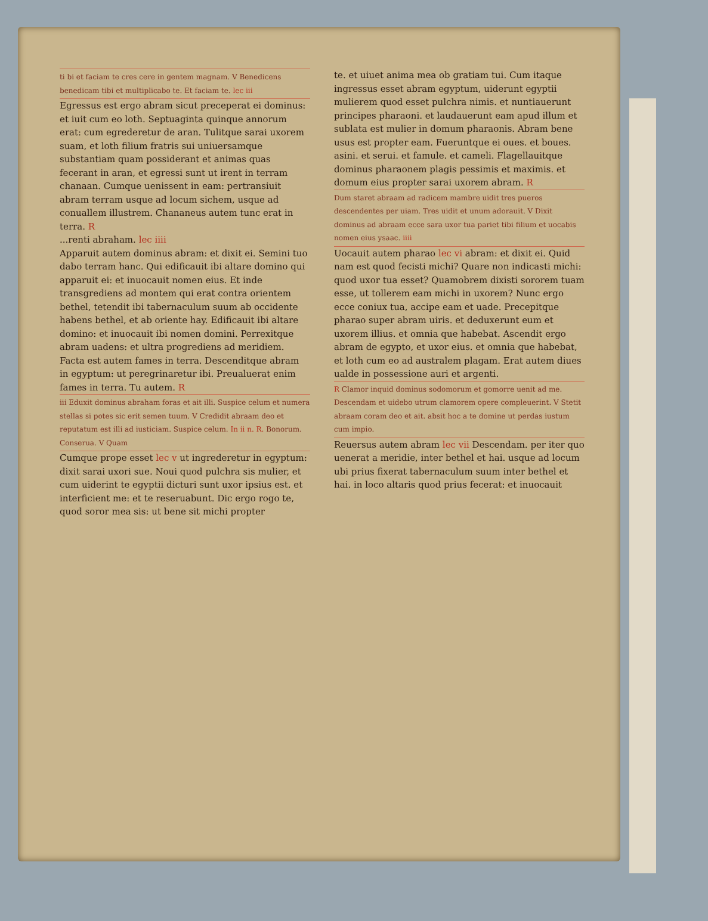ti bi et faciam te cres cere in gentem magnam. V Benedicens benedicam tibi et multiplicabo te. Et faciam te. lec iii
Egressus est ergo abram sicut preceperat ei dominus: et iuit cum eo loth. Septuaginta quinque annorum erat: cum egrederetur de aran. Tulitque sarai uxorem suam, et loth filium fratris sui uniuersamque substantiam quam possiderant et animas quas fecerant in aran, et egressi sunt ut irent in terram chanaan. Cumque uenissent in eam: pertransiuit abram terram usque ad locum sichem, usque ad conuallem illustrem. Chananeus autem tunc erat in terra. R
...renti abraham. lec iiii
Apparuit autem dominus abram: et dixit ei. Semini tuo dabo terram hanc. Qui edificauit ibi altare domino qui apparuit ei: et inuocauit nomen eius. Et inde transgrediens ad montem qui erat contra orientem bethel, tetendit ibi tabernaculum suum ab occidente habens bethel, et ab oriente hay. Edificauit ibi altare domino: et inuocauit ibi nomen domini. Perrexitque abram uadens: et ultra progrediens ad meridiem. Facta est autem fames in terra. Descenditque abram in egyptum: ut peregrinaretur ibi. Preualuerat enim fames in terra. Tu autem. R
iii Eduxit dominus abraham foras et ait illi. Suspice celum et numera stellas si potes sic erit semen tuum. V Credidit abraam deo et reputatum est illi ad iusticiam. Suspice celum. In ii n. R. Bonorum. Conserua. V Quam
Cumque prope esset lec v ut ingrederetur in egyptum: dixit sarai uxori sue. Noui quod pulchra sis mulier, et cum uiderint te egyptii dicturi sunt uxor ipsius est. et interficient me: et te reseruabunt. Dic ergo rogo te, quod soror mea sis: ut bene sit michi propter
te. et uiuet anima mea ob gratiam tui. Cum itaque ingressus esset abram egyptum, uiderunt egyptii mulierem quod esset pulchra nimis. et nuntiauerunt principes pharaoni. et laudauerunt eam apud illum et sublata est mulier in domum pharaonis. Abram bene usus est propter eam. Fueruntque ei oues. et boues. asini. et serui. et famule. et cameli. Flagellauitque dominus pharaonem plagis pessimis et maximis. et domum eius propter sarai uxorem abram. R
Dum staret abraam ad radicem mambre uidit tres pueros descendentes per uiam. Tres uidit et unum adorauit. V Dixit dominus ad abraam ecce sara uxor tua pariet tibi filium et uocabis nomen eius ysaac. iiii
Uocauit autem pharao lec vi abram: et dixit ei. Quid nam est quod fecisti michi? Quare non indicasti michi: quod uxor tua esset? Quamobrem dixisti sororem tuam esse, ut tollerem eam michi in uxorem? Nunc ergo ecce coniux tua, accipe eam et uade. Precepitque pharao super abram uiris. et deduxerunt eum et uxorem illius. et omnia que habebat. Ascendit ergo abram de egypto, et uxor eius. et omnia que habebat, et loth cum eo ad australem plagam. Erat autem diues ualde in possessione auri et argenti.
R Clamor inquid dominus sodomorum et gomorre uenit ad me. Descendam et uidebo utrum clamorem opere compleuerint. V Stetit abraam coram deo et ait. absit hoc a te domine ut perdas iustum cum impio.
Reuersus autem abram lec vii Descendam. per iter quo uenerat a meridie, inter bethel et hai. usque ad locum ubi prius fixerat tabernaculum suum inter bethel et hai. in loco altaris quod prius fecerat: et inuocauit